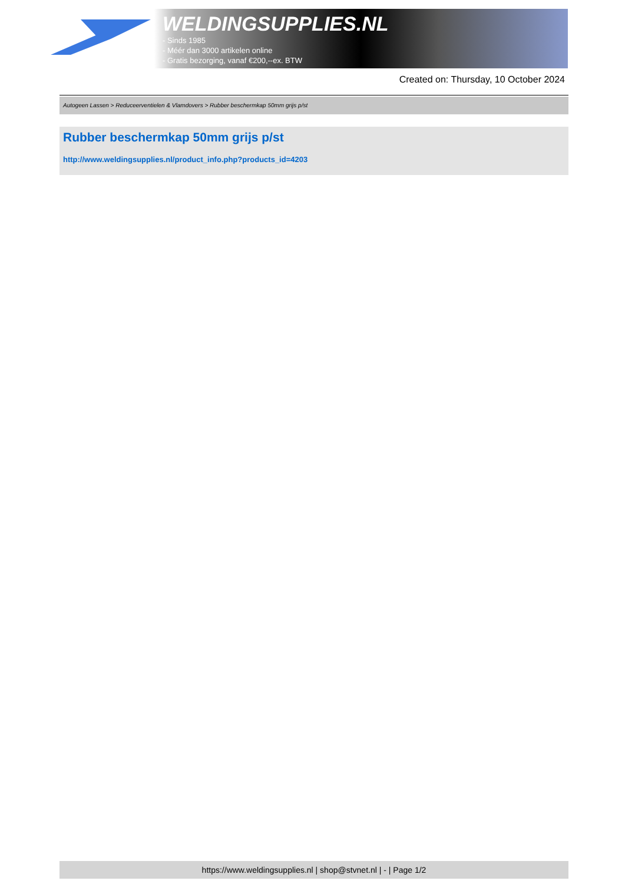WELDINGSUPPLIES.NL
- Sinds 1985
- Méér dan 3000 artikelen online
- Gratis bezorging, vanaf €200,--ex. BTW
Created on: Thursday, 10 October 2024
Autogeen Lassen > Reduceerventielen & Vlamdovers > Rubber beschermkap 50mm grijs p/st
Rubber beschermkap 50mm grijs p/st
http://www.weldingsupplies.nl/product_info.php?products_id=4203
https://www.weldingsupplies.nl | shop@stvnet.nl | - | Page 1/2